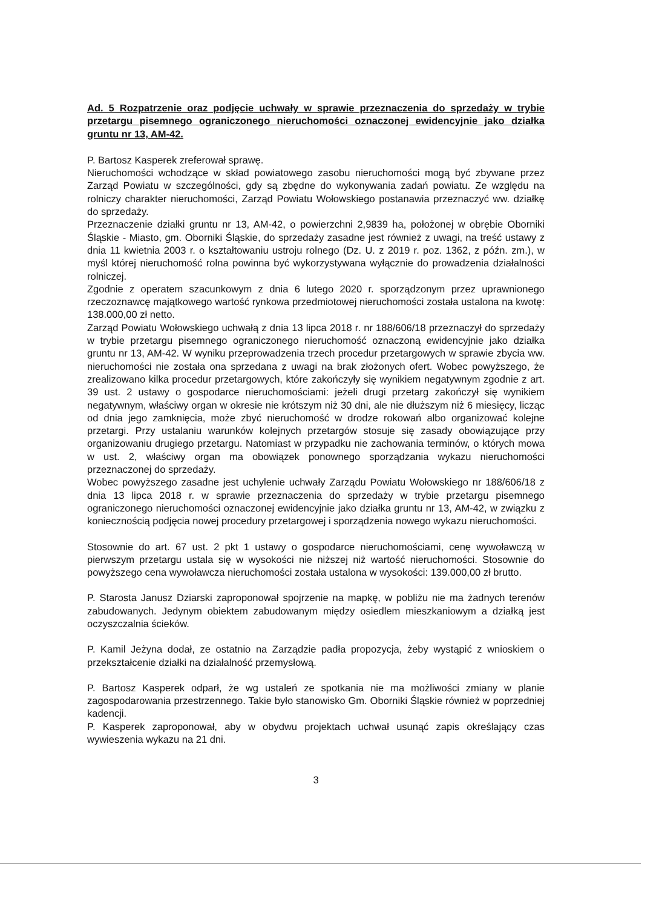Ad. 5 Rozpatrzenie oraz podjęcie uchwały w sprawie przeznaczenia do sprzedaży w trybie przetargu pisemnego ograniczonego nieruchomości oznaczonej ewidencyjnie jako działka gruntu nr 13, AM-42.
P. Bartosz Kasperek zreferował sprawę.
Nieruchomości wchodzące w skład powiatowego zasobu nieruchomości mogą być zbywane przez Zarząd Powiatu w szczególności, gdy są zbędne do wykonywania zadań powiatu. Ze względu na rolniczy charakter nieruchomości, Zarząd Powiatu Wołowskiego postanawia przeznaczyć ww. działkę do sprzedaży.
Przeznaczenie działki gruntu nr 13, AM-42, o powierzchni 2,9839 ha, położonej w obrębie Oborniki Śląskie - Miasto, gm. Oborniki Śląskie, do sprzedaży zasadne jest również z uwagi, na treść ustawy z dnia 11 kwietnia 2003 r. o kształtowaniu ustroju rolnego (Dz. U. z 2019 r. poz. 1362, z późn. zm.), w myśl której nieruchomość rolna powinna być wykorzystywana wyłącznie do prowadzenia działalności rolniczej.
Zgodnie z operatem szacunkowym z dnia 6 lutego 2020 r. sporządzonym przez uprawnionego rzeczoznawcę majątkowego wartość rynkowa przedmiotowej nieruchomości została ustalona na kwotę: 138.000,00 zł netto.
Zarząd Powiatu Wołowskiego uchwałą z dnia 13 lipca 2018 r. nr 188/606/18 przeznaczył do sprzedaży w trybie przetargu pisemnego ograniczonego nieruchomość oznaczoną ewidencyjnie jako działka gruntu nr 13, AM-42. W wyniku przeprowadzenia trzech procedur przetargowych w sprawie zbycia ww. nieruchomości nie została ona sprzedana z uwagi na brak złożonych ofert. Wobec powyższego, że zrealizowano kilka procedur przetargowych, które zakończyły się wynikiem negatywnym zgodnie z art. 39 ust. 2 ustawy o gospodarce nieruchomościami: jeżeli drugi przetarg zakończył się wynikiem negatywnym, właściwy organ w okresie nie krótszym niż 30 dni, ale nie dłuższym niż 6 miesięcy, licząc od dnia jego zamknięcia, może zbyć nieruchomość w drodze rokowań albo organizować kolejne przetargi. Przy ustalaniu warunków kolejnych przetargów stosuje się zasady obowiązujące przy organizowaniu drugiego przetargu. Natomiast w przypadku nie zachowania terminów, o których mowa w ust. 2, właściwy organ ma obowiązek ponownego sporządzania wykazu nieruchomości przeznaczonej do sprzedaży.
Wobec powyższego zasadne jest uchylenie uchwały Zarządu Powiatu Wołowskiego nr 188/606/18 z dnia 13 lipca 2018 r. w sprawie przeznaczenia do sprzedaży w trybie przetargu pisemnego ograniczonego nieruchomości oznaczonej ewidencyjnie jako działka gruntu nr 13, AM-42, w związku z koniecznością podjęcia nowej procedury przetargowej i sporządzenia nowego wykazu nieruchomości.
Stosownie do art. 67 ust. 2 pkt 1 ustawy o gospodarce nieruchomościami, cenę wywoławczą w pierwszym przetargu ustala się w wysokości nie niższej niż wartość nieruchomości. Stosownie do powyższego cena wywoławcza nieruchomości została ustalona w wysokości: 139.000,00 zł brutto.
P. Starosta Janusz Dziarski zaproponował spojrzenie na mapkę, w pobliżu nie ma żadnych terenów zabudowanych. Jedynym obiektem zabudowanym między osiedlem mieszkaniowym a działką jest oczyszczalnia ścieków.
P. Kamil Jeżyna dodał, ze ostatnio na Zarządzie padła propozycja, żeby wystąpić z wnioskiem o przekształcenie działki na działalność przemysłową.
P. Bartosz Kasperek odparł, że wg ustaleń ze spotkania nie ma możliwości zmiany w planie zagospodarowania przestrzennego. Takie było stanowisko Gm. Oborniki Śląskie również w poprzedniej kadencji.
P. Kasperek zaproponował, aby w obydwu projektach uchwał usunąć zapis określający czas wywieszenia wykazu na 21 dni.
3